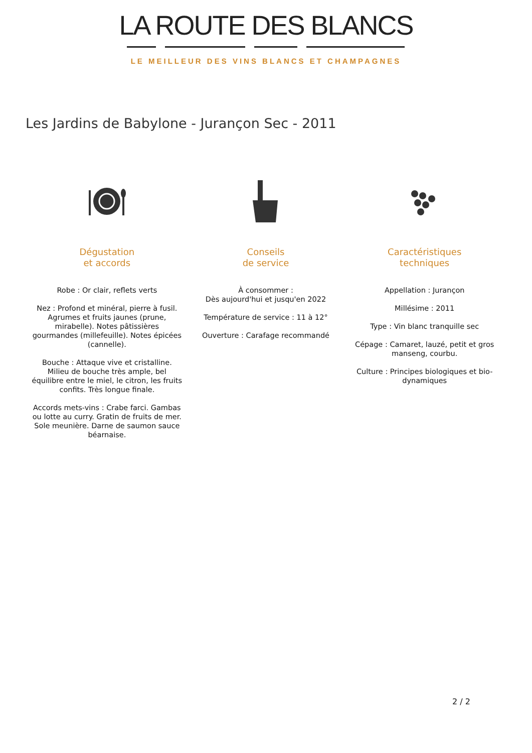LA ROUTE DES BLANCS
LE MEILLEUR DES VINS BLANCS ET CHAMPAGNES
Les Jardins de Babylone - Jurançon Sec - 2011
Dégustation
et accords
Robe : Or clair, reflets verts
Nez : Profond et minéral, pierre à fusil. Agrumes et fruits jaunes (prune, mirabelle). Notes pâtissières gourmandes (millefeuille). Notes épicées (cannelle).
Bouche : Attaque vive et cristalline. Milieu de bouche très ample, bel équilibre entre le miel, le citron, les fruits confits. Très longue finale.
Accords mets-vins : Crabe farci. Gambas ou lotte au curry. Gratin de fruits de mer. Sole meunière. Darne de saumon sauce béarnaise.
Conseils
de service
À consommer :
Dès aujourd'hui et jusqu'en 2022
Température de service : 11 à 12°
Ouverture : Carafage recommandé
Caractéristiques
techniques
Appellation : Jurançon
Millésime : 2011
Type : Vin blanc tranquille sec
Cépage : Camaret, lauzé, petit et gros manseng, courbu.
Culture : Principes biologiques et bio-dynamiques
2 / 2